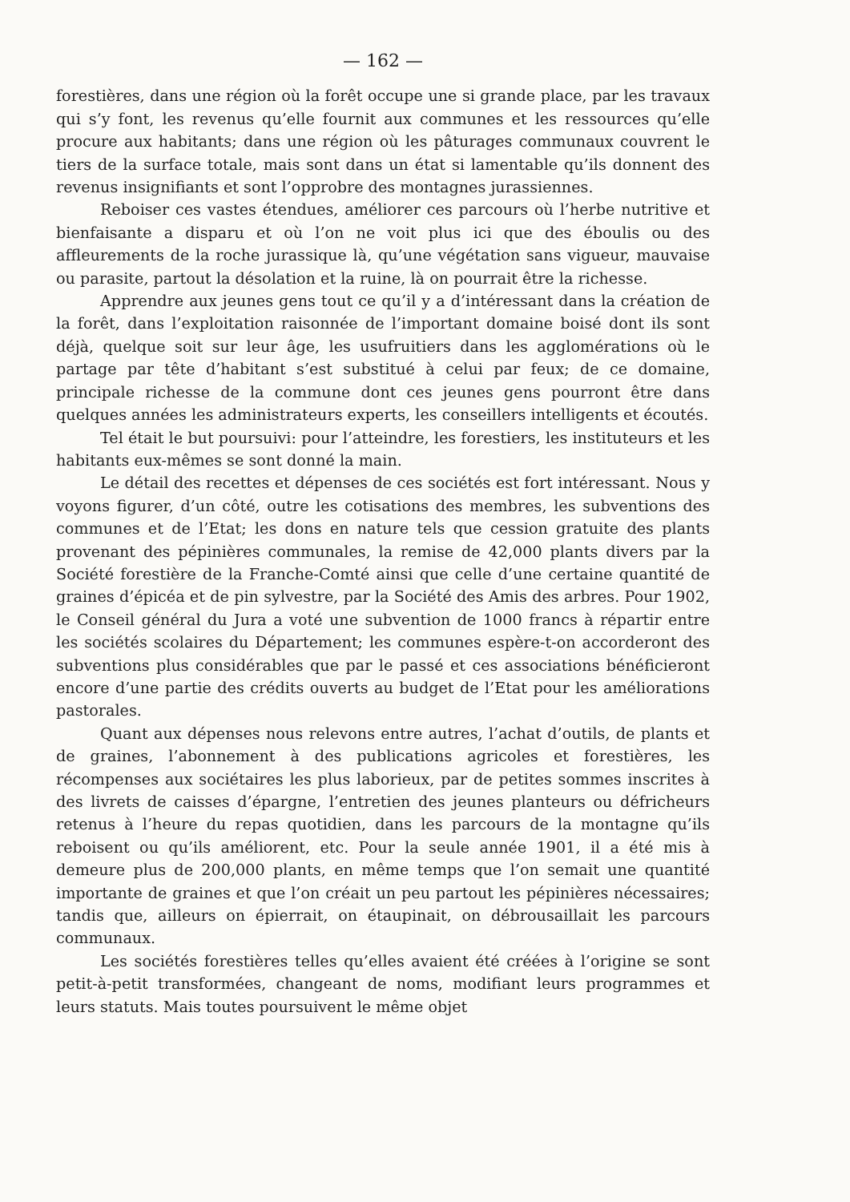— 162 —
forestières, dans une région où la forêt occupe une si grande place, par les travaux qui s’y font, les revenus qu’elle fournit aux communes et les ressources qu’elle procure aux habitants; dans une région où les pâturages communaux couvrent le tiers de la surface totale, mais sont dans un état si lamentable qu’ils donnent des revenus insignifiants et sont l’opprobre des montagnes jurassiennes.
Reboiser ces vastes étendues, améliorer ces parcours où l’herbe nutritive et bienfaisante a disparu et où l’on ne voit plus ici que des éboulis ou des affleurements de la roche jurassique là, qu’une végétation sans vigueur, mauvaise ou parasite, partout la désolation et la ruine, là on pourrait être la richesse.
Apprendre aux jeunes gens tout ce qu’il y a d’intéressant dans la création de la forêt, dans l’exploitation raisonnée de l’important domaine boisé dont ils sont déjà, quelque soit sur leur âge, les usufruitiers dans les agglomérations où le partage par tête d’habitant s’est substitué à celui par feux; de ce domaine, principale richesse de la commune dont ces jeunes gens pourront être dans quelques années les administrateurs experts, les conseillers intelligents et écoutés.
Tel était le but poursuivi: pour l’atteindre, les forestiers, les instituteurs et les habitants eux-mêmes se sont donné la main.
Le détail des recettes et dépenses de ces sociétés est fort intéressant. Nous y voyons figurer, d’un côté, outre les cotisations des membres, les subventions des communes et de l’Etat; les dons en nature tels que cession gratuite des plants provenant des pépinières communales, la remise de 42,000 plants divers par la Société forestière de la Franche-Comté ainsi que celle d’une certaine quantité de graines d’épicéa et de pin sylvestre, par la Société des Amis des arbres. Pour 1902, le Conseil général du Jura a voté une subvention de 1000 francs à répartir entre les sociétés scolaires du Département; les communes espère-t-on accorderont des subventions plus considérables que par le passé et ces associations bénéficieront encore d’une partie des crédits ouverts au budget de l’Etat pour les améliorations pastorales.
Quant aux dépenses nous relevons entre autres, l’achat d’outils, de plants et de graines, l’abonnement à des publications agricoles et forestières, les récompenses aux sociétaires les plus laborieux, par de petites sommes inscrites à des livrets de caisses d’épargne, l’entretien des jeunes planteurs ou défricheurs retenus à l’heure du repas quotidien, dans les parcours de la montagne qu’ils reboisent ou qu’ils améliorent, etc. Pour la seule année 1901, il a été mis à demeure plus de 200,000 plants, en même temps que l’on semait une quantité importante de graines et que l’on créait un peu partout les pépinières nécessaires; tandis que, ailleurs on épierrait, on étaupinait, on débrousaillait les parcours communaux.
Les sociétés forestières telles qu’elles avaient été créées à l’origine se sont petit-à-petit transformées, changeant de noms, modifiant leurs programmes et leurs statuts. Mais toutes poursuivent le même objet